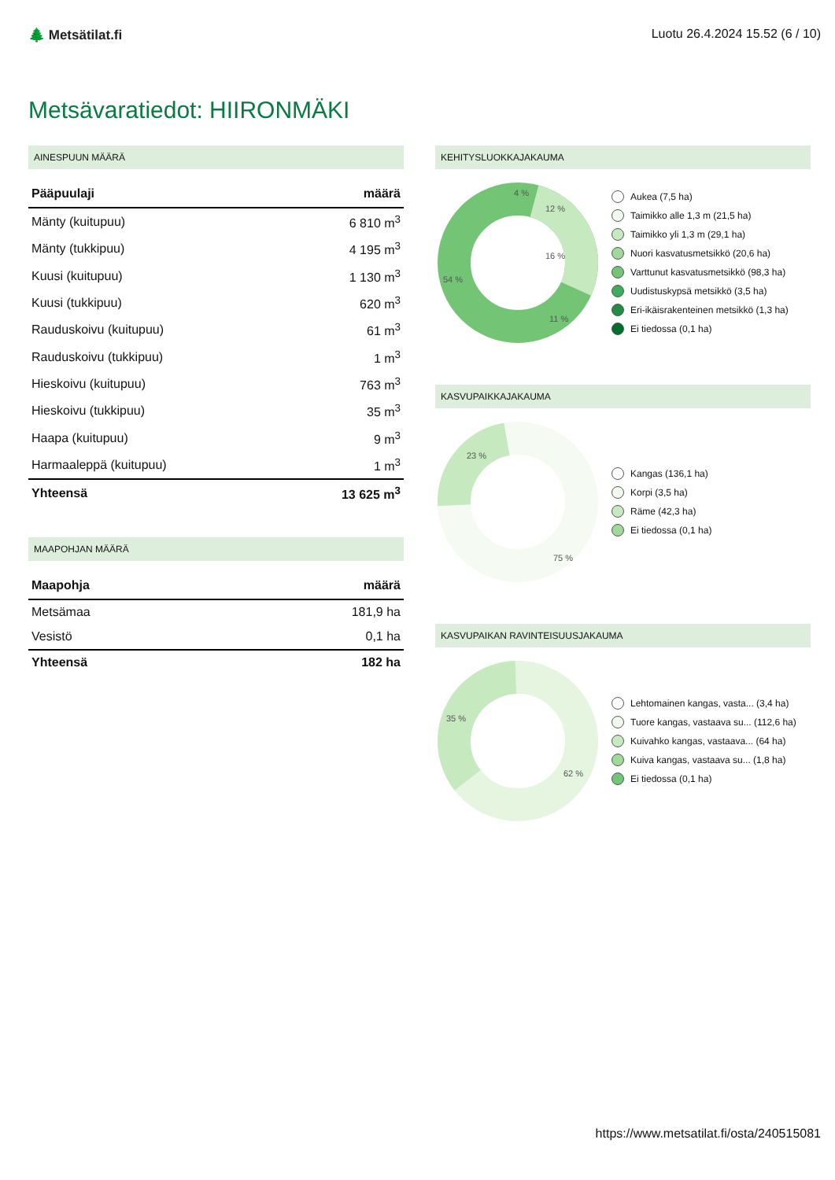🌲 Metsätilat.fi Luotu 26.4.2024 15.52 (6 / 10)
Metsävaratiedot: HIIRONMÄKI
AINESPUUN MÄÄRÄ
| Pääpuulaji | määrä |
| --- | --- |
| Mänty (kuitupuu) | 6 810 m<sup>3</sup> |
| Mänty (tukkipuu) | 4 195 m<sup>3</sup> |
| Kuusi (kuitupuu) | 1 130 m<sup>3</sup> |
| Kuusi (tukkipuu) | 620 m<sup>3</sup> |
| Rauduskoivu (kuitupuu) | 61 m<sup>3</sup> |
| Rauduskoivu (tukkipuu) | 1 m<sup>3</sup> |
| Hieskoivu (kuitupuu) | 763 m<sup>3</sup> |
| Hieskoivu (tukkipuu) | 35 m<sup>3</sup> |
| Haapa (kuitupuu) | 9 m<sup>3</sup> |
| Harmaaleppä (kuitupuu) | 1 m<sup>3</sup> |
| Yhteensä | 13 625 m<sup>3</sup> |
MAAPOHJAN MÄÄRÄ
| Maapohja | määrä |
| --- | --- |
| Metsämaa | 181,9 ha |
| Vesistö | 0,1 ha |
| Yhteensä | 182 ha |
KEHITYSLUOKKAJAKAUMA
54 %
16 %
12 %
11 %
4 %
Aukea (7,5 ha)
Taimikko alle 1,3 m (21,5 ha)
Taimikko yli 1,3 m (29,1 ha)
Nuori kasvatusmetsikkö (20,6 ha)
Varttunut kasvatusmetsikkö (98,3 ha)
Uudistuskypsä metsikkö (3,5 ha)
Eri-ikäisrakenteinen metsikkö (1,3 ha)
Ei tiedossa (0,1 ha)
KASVUPAIKKAJAKAUMA
23 %
75 %
Kangas (136,1 ha)
Korpi (3,5 ha)
Räme (42,3 ha)
Ei tiedossa (0,1 ha)
KASVUPAIKAN RAVINTEISUUSJAKAUMA
35 %
62 %
Lehtomainen kangas, vasta... (3,4 ha)
Tuore kangas, vastaava su... (112,6 ha)
Kuivahko kangas, vastaava... (64 ha)
Kuiva kangas, vastaava su... (1,8 ha)
Ei tiedossa (0,1 ha)
https://www.metsatilat.fi/osta/240515081